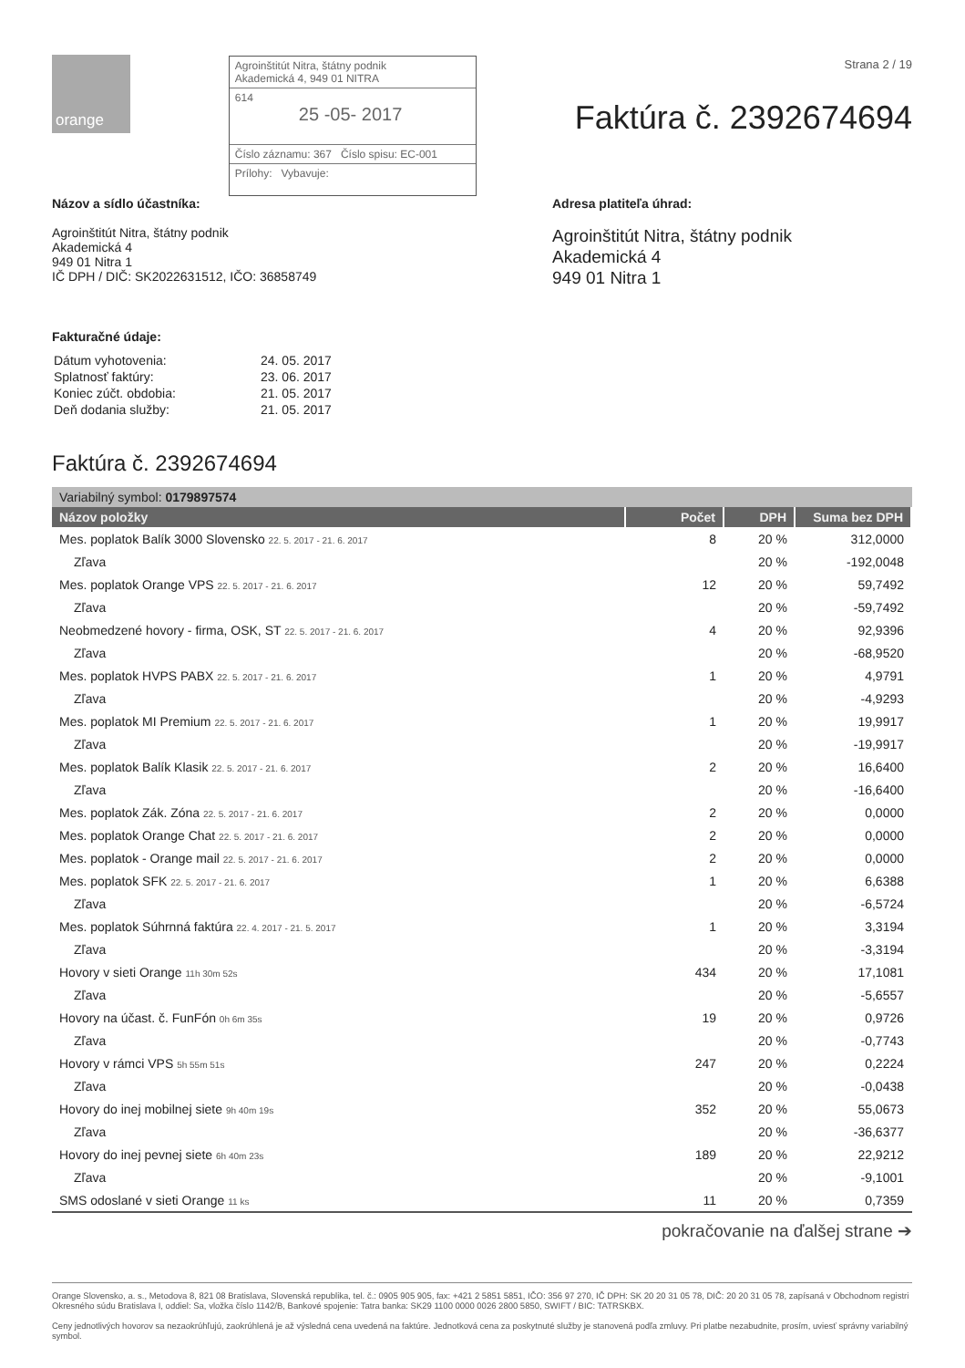orange
Agroinštitút Nitra, štátny podnik
Akademická 4, 949 01 NITRA
614
25 -05- 2017
Číslo záznamu: 367 Číslo spisu: EC-001
Prílohy: Vybavuje:
Strana 2 / 19
Faktúra č. 2392674694
Názov a sídlo účastníka:
Agroinštitút Nitra, štátny podnik
Akademická 4
949 01 Nitra 1
IČ DPH / DIČ: SK2022631512, IČO: 36858749
Adresa platiteľa úhrad:
Agroinštitút Nitra, štátny podnik
Akademická 4
949 01 Nitra 1
Fakturačné údaje:
| Dátum vyhotovenia: | 24. 05. 2017 |
| Splatnosť faktúry: | 23. 06. 2017 |
| Koniec zúčt. obdobia: | 21. 05. 2017 |
| Deň dodania služby: | 21. 05. 2017 |
Faktúra č. 2392674694
Variabilný symbol: 0179897574
| Názov položky | Počet | DPH | Suma bez DPH |
| --- | --- | --- | --- |
| Mes. poplatok Balík 3000 Slovensko 22. 5. 2017 - 21. 6. 2017 | 8 | 20 % | 312,0000 |
| Zľava | | 20 % | -192,0048 |
| Mes. poplatok Orange VPS 22. 5. 2017 - 21. 6. 2017 | 12 | 20 % | 59,7492 |
| Zľava | | 20 % | -59,7492 |
| Neobmedzené hovory - firma, OSK, ST 22. 5. 2017 - 21. 6. 2017 | 4 | 20 % | 92,9396 |
| Zľava | | 20 % | -68,9520 |
| Mes. poplatok HVPS PABX 22. 5. 2017 - 21. 6. 2017 | 1 | 20 % | 4,9791 |
| Zľava | | 20 % | -4,9293 |
| Mes. poplatok MI Premium 22. 5. 2017 - 21. 6. 2017 | 1 | 20 % | 19,9917 |
| Zľava | | 20 % | -19,9917 |
| Mes. poplatok Balík Klasik 22. 5. 2017 - 21. 6. 2017 | 2 | 20 % | 16,6400 |
| Zľava | | 20 % | -16,6400 |
| Mes. poplatok Zák. Zóna 22. 5. 2017 - 21. 6. 2017 | 2 | 20 % | 0,0000 |
| Mes. poplatok Orange Chat 22. 5. 2017 - 21. 6. 2017 | 2 | 20 % | 0,0000 |
| Mes. poplatok - Orange mail 22. 5. 2017 - 21. 6. 2017 | 2 | 20 % | 0,0000 |
| Mes. poplatok SFK 22. 5. 2017 - 21. 6. 2017 | 1 | 20 % | 6,6388 |
| Zľava | | 20 % | -6,5724 |
| Mes. poplatok Súhrnná faktúra 22. 4. 2017 - 21. 5. 2017 | 1 | 20 % | 3,3194 |
| Zľava | | 20 % | -3,3194 |
| Hovory v sieti Orange 11h 30m 52s | 434 | 20 % | 17,1081 |
| Zľava | | 20 % | -5,6557 |
| Hovory na účast. č. FunFón 0h 6m 35s | 19 | 20 % | 0,9726 |
| Zľava | | 20 % | -0,7743 |
| Hovory v rámci VPS 5h 55m 51s | 247 | 20 % | 0,2224 |
| Zľava | | 20 % | -0,0438 |
| Hovory do inej mobilnej siete 9h 40m 19s | 352 | 20 % | 55,0673 |
| Zľava | | 20 % | -36,6377 |
| Hovory do inej pevnej siete 6h 40m 23s | 189 | 20 % | 22,9212 |
| Zľava | | 20 % | -9,1001 |
| SMS odoslané v sieti Orange 11 ks | 11 | 20 % | 0,7359 |
pokračovanie na ďalšej strane ➔
Orange Slovensko, a. s., Metodova 8, 821 08 Bratislava, Slovenská republika, tel. č.: 0905 905 905, fax: +421 2 5851 5851, IČO: 356 97 270, IČ DPH: SK 20 20 31 05 78, DIČ: 20 20 31 05 78, zapísaná v Obchodnom registri Okresného súdu Bratislava I, oddiel: Sa, vložka číslo 1142/B, Bankové spojenie: Tatra banka: SK29 1100 0000 0026 2800 5850, SWIFT / BIC: TATRSKBX.
Ceny jednotlivých hovorov sa nezaokrúhľujú, zaokrúhlená je až výsledná cena uvedená na faktúre. Jednotková cena za poskytnuté služby je stanovená podľa zmluvy. Pri platbe nezabudnite, prosím, uviesť správny variabilný symbol.